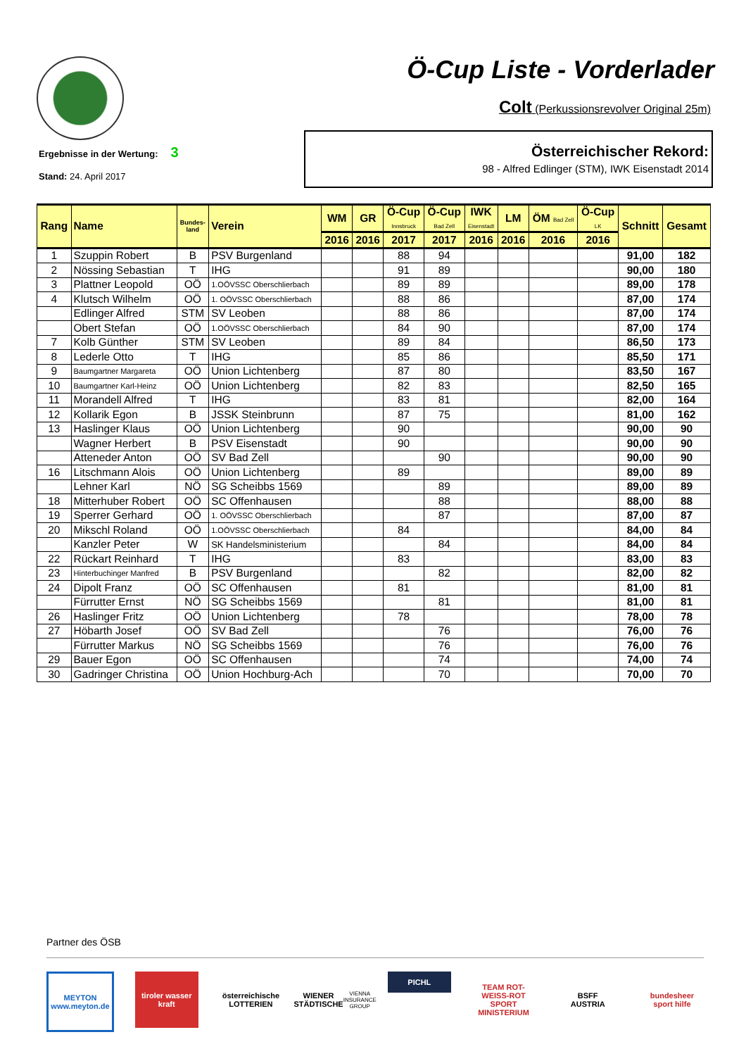Ö-Cup Liste - Vorderlader
Colt (Perkussionsrevolver Original 25m)
Ergebnisse in der Wertung: 3
Stand: 24. April 2017
Österreichischer Rekord:
98 - Alfred Edlinger (STM), IWK Eisenstadt 2014
| Rang | Name | Bundes- land | Verein | WM | GR | Ö-Cup Innsbruck | Ö-Cup Bad Zell | IWK Eisenstadt | LM | ÖM Bad Zell | Ö-Cup LK | Schnitt | Gesamt |
| --- | --- | --- | --- | --- | --- | --- | --- | --- | --- | --- | --- | --- | --- |
| | | | | 2016 | 2016 | 2017 | 2017 | 2016 | 2016 | 2016 | 2016 | | |
| 1 | Szuppin Robert | B | PSV Burgenland | | | 88 | 94 | | | | | 91,00 | 182 |
| 2 | Nössing Sebastian | T | IHG | | | 91 | 89 | | | | | 90,00 | 180 |
| 3 | Plattner Leopold | OÖ | 1.OÖVSSC Oberschlierbach | | | 89 | 89 | | | | | 89,00 | 178 |
| 4 | Klutsch Wilhelm | OÖ | 1. OÖVSSC Oberschlierbach | | | 88 | 86 | | | | | 87,00 | 174 |
| | Edlinger Alfred | STM | SV Leoben | | | 88 | 86 | | | | | 87,00 | 174 |
| | Obert Stefan | OÖ | 1.OÖVSSC Oberschlierbach | | | 84 | 90 | | | | | 87,00 | 174 |
| 7 | Kolb Günther | STM | SV Leoben | | | 89 | 84 | | | | | 86,50 | 173 |
| 8 | Lederle Otto | T | IHG | | | 85 | 86 | | | | | 85,50 | 171 |
| 9 | Baumgartner Margareta | OÖ | Union Lichtenberg | | | 87 | 80 | | | | | 83,50 | 167 |
| 10 | Baumgartner Karl-Heinz | OÖ | Union Lichtenberg | | | 82 | 83 | | | | | 82,50 | 165 |
| 11 | Morandell Alfred | T | IHG | | | 83 | 81 | | | | | 82,00 | 164 |
| 12 | Kollarik Egon | B | JSSK Steinbrunn | | | 87 | 75 | | | | | 81,00 | 162 |
| 13 | Haslinger Klaus | OÖ | Union Lichtenberg | | | 90 | | | | | | 90,00 | 90 |
| | Wagner Herbert | B | PSV Eisenstadt | | | 90 | | | | | | 90,00 | 90 |
| | Atteneder Anton | OÖ | SV Bad Zell | | | | 90 | | | | | 90,00 | 90 |
| 16 | Litschmann Alois | OÖ | Union Lichtenberg | | | 89 | | | | | | 89,00 | 89 |
| | Lehner Karl | NÖ | SG Scheibbs 1569 | | | | 89 | | | | | 89,00 | 89 |
| 18 | Mitterhuber Robert | OÖ | SC Offenhausen | | | | 88 | | | | | 88,00 | 88 |
| 19 | Sperrer Gerhard | OÖ | 1. OÖVSSC Oberschlierbach | | | | 87 | | | | | 87,00 | 87 |
| 20 | Mikschl Roland | OÖ | 1.OÖVSSC Oberschlierbach | | | 84 | | | | | | 84,00 | 84 |
| | Kanzler Peter | W | SK Handelsministerium | | | | 84 | | | | | 84,00 | 84 |
| 22 | Rückart Reinhard | T | IHG | | | 83 | | | | | | 83,00 | 83 |
| 23 | Hinterbuchinger Manfred | B | PSV Burgenland | | | | 82 | | | | | 82,00 | 82 |
| 24 | Dipolt Franz | OÖ | SC Offenhausen | | | 81 | | | | | | 81,00 | 81 |
| | Fürrutter Ernst | NÖ | SG Scheibbs 1569 | | | | 81 | | | | | 81,00 | 81 |
| 26 | Haslinger Fritz | OÖ | Union Lichtenberg | | | 78 | | | | | | 78,00 | 78 |
| 27 | Höbarth Josef | OÖ | SV Bad Zell | | | | 76 | | | | | 76,00 | 76 |
| | Fürrutter Markus | NÖ | SG Scheibbs 1569 | | | | 76 | | | | | 76,00 | 76 |
| 29 | Bauer Egon | OÖ | SC Offenhausen | | | | 74 | | | | | 74,00 | 74 |
| 30 | Gadringer Christina | OÖ | Union Hochburg-Ach | | | | 70 | | | | | 70,00 | 70 |
Partner des ÖSB
MEYTON
www.meyton.de
tiroler wasser kraft
österreichische LOTTERIEN
WIENER STÄDTISCHE
VIENNA INSURANCE GROUP
PICHL
TEAM ROT-WEISS-ROT
SPORT MINISTERIUM
BSFF
AUSTRIA
bundesheer
sport hilfe